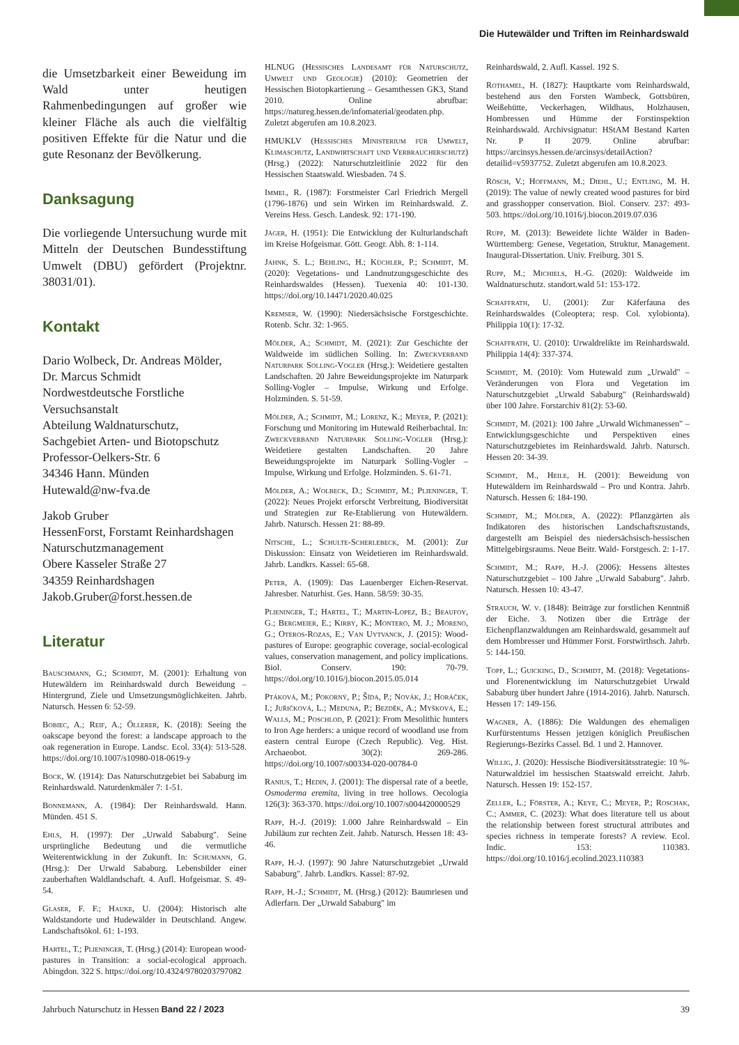Die Hutewälder und Triften im Reinhardswald
die Umsetzbarkeit einer Beweidung im Wald unter heutigen Rahmenbedingungen auf großer wie kleiner Fläche als auch die vielfältig positiven Effekte für die Natur und die gute Resonanz der Bevölkerung.
Danksagung
Die vorliegende Untersuchung wurde mit Mitteln der Deutschen Bundesstiftung Umwelt (DBU) gefördert (Projektnr. 38031/01).
Kontakt
Dario Wolbeck, Dr. Andreas Mölder,
Dr. Marcus Schmidt
Nordwestdeutsche Forstliche
Versuchsanstalt
Abteilung Waldnaturschutz,
Sachgebiet Arten- und Biotopschutz
Professor-Oelkers-Str. 6
34346 Hann. Münden
Hutewald@nw-fva.de
Jakob Gruber
HessenForst, Forstamt Reinhardshagen
Naturschutzmanagement
Obere Kasseler Straße 27
34359 Reinhardshagen
Jakob.Gruber@forst.hessen.de
Literatur
Bauschmann, G.; Schmidt, M. (2001): Erhaltung von Hutewäldern im Reinhardswald durch Beweidung – Hintergrund, Ziele und Umsetzungsmöglichkeiten. Jahrb. Natursch. Hessen 6: 52-59.
Bobiec, A.; Reif, A.; Öllerer, K. (2018): Seeing the oakscape beyond the forest: a landscape approach to the oak regeneration in Europe. Landsc. Ecol. 33(4): 513-528. https://doi.org/10.1007/s10980-018-0619-y
Bock, W. (1914): Das Naturschutzgebiet bei Sababurg im Reinhardswald. Naturdenkmäler 7: 1-51.
Bonnemann, A. (1984): Der Reinhardswald. Hann. Münden. 451 S.
Ehls, H. (1997): Der „Urwald Sababurg". Seine ursprüngliche Bedeutung und die vermutliche Weiterentwicklung in der Zukunft. In: Schumann, G. (Hrsg.): Der Urwald Sababurg. Lebensbilder einer zauberhaften Waldlandschaft. 4. Aufl. Hofgeismar. S. 49-54.
Glaser, F. F.; Hauke, U. (2004): Historisch alte Waldstandorte und Hudewälder in Deutschland. Angew. Landschaftsökol. 61: 1-193.
Hartel, T.; Plieninger, T. (Hrsg.) (2014): European wood-pastures in Transition: a social-ecological approach. Abingdon. 322 S. https://doi.org/10.4324/9780203797082
HLNUG (Hessisches Landesamt für Naturschutz, Umwelt und Geologie) (2010): Geometrien der Hessischen Biotopkartierung – Gesamthessen GK3, Stand 2010. Online abrufbar: https://natureg.hessen.de/infomaterial/geodaten.php. Zuletzt abgerufen am 10.8.2023.
HMUKLV (Hessisches Ministerium für Umwelt, Klimaschutz, Landwirtschaft und Verbraucherschutz) (Hrsg.) (2022): Naturschutzleitlinie 2022 für den Hessischen Staatswald. Wiesbaden. 74 S.
Immel, R. (1987): Forstmeister Carl Friedrich Mergell (1796-1876) und sein Wirken im Reinhardswald. Z. Vereins Hess. Gesch. Landesk. 92: 171-190.
Jäger, H. (1951): Die Entwicklung der Kulturlandschaft im Kreise Hofgeismar. Gött. Geogr. Abh. 8: 1-114.
Jahnk, S. L.; Behling, H.; Küchler, P.; Schmidt, M. (2020): Vegetations- und Landnutzungsgeschichte des Reinhardswaldes (Hessen). Tuexenia 40: 101-130. https://doi.org/10.14471/2020.40.025
Kremser, W. (1990): Niedersächsische Forstgeschichte. Rotenb. Schr. 32: 1-965.
Mölder, A.; Schmidt, M. (2021): Zur Geschichte der Waldweide im südlichen Solling. In: Zweckverband Naturpark Solling-Vogler (Hrsg.): Weidetiere gestalten Landschaften. 20 Jahre Beweidungsprojekte im Naturpark Solling-Vogler – Impulse, Wirkung und Erfolge. Holzminden. S. 51-59.
Mölder, A.; Schmidt, M.; Lorenz, K.; Meyer, P. (2021): Forschung und Monitoring im Hutewald Reiherbachtal. In: Zweckverband Naturpark Solling-Vogler (Hrsg.): Weidetiere gestalten Landschaften. 20 Jahre Beweidungsprojekte im Naturpark Solling-Vogler – Impulse, Wirkung und Erfolge. Holzminden. S. 61-71.
Mölder, A.; Wolbeck, D.; Schmidt, M.; Plieninger, T. (2022): Neues Projekt erforscht Verbreitung, Biodiversität und Strategien zur Re-Etablierung von Hutewäldern. Jahrb. Natursch. Hessen 21: 88-89.
Nitsche, L.; Schulte-Scherlebeck, M. (2001): Zur Diskussion: Einsatz von Weidetieren im Reinhardswald. Jahrb. Landkrs. Kassel: 65-68.
Peter, A. (1909): Das Lauenberger Eichen-Reservat. Jahresber. Naturhist. Ges. Hann. 58/59: 30-35.
Plieninger, T.; Hartel, T.; Martin-Lopez, B.; Beaufoy, G.; Bergmeier, E.; Kirby, K.; Montero, M. J.; Moreno, G.; Oteros-Rozas, E.; Van Uytvanck, J. (2015): Wood-pastures of Europe: geographic coverage, social-ecological values, conservation management, and policy implications. Biol. Conserv. 190: 70-79. https://doi.org/10.1016/j.biocon.2015.05.014
Ptáková, M.; Pokorný, P.; Šída, P.; Novák, J.; Horáček, I.; Juřičková, L.; Meduna, P.; Bezděk, A.; Myšková, E.; Walls, M.; Poschlod, P. (2021): From Mesolithic hunters to Iron Age herders: a unique record of woodland use from eastern central Europe (Czech Republic). Veg. Hist. Archaeobot. 30(2): 269-286. https://doi.org/10.1007/s00334-020-00784-0
Ranius, T.; Hedin, J. (2001): The dispersal rate of a beetle, Osmoderma eremita, living in tree hollows. Oecologia 126(3): 363-370. https://doi.org/10.1007/s004420000529
Rapp, H.-J. (2019): 1.000 Jahre Reinhardswald – Ein Jubiläum zur rechten Zeit. Jahrb. Natursch. Hessen 18: 43-46.
Rapp, H.-J. (1997): 90 Jahre Naturschutzgebiet „Urwald Sababurg". Jahrb. Landkrs. Kassel: 87-92.
Rapp, H.-J.; Schmidt, M. (Hrsg.) (2012): Baumriesen und Adlerfarn. Der „Urwald Sababurg" im
Reinhardswald, 2. Aufl. Kassel. 192 S.
Rothamel, H. (1827): Hauptkarte vom Reinhardswald, bestehend aus den Forsten Wambeck, Gottsbüren, Weißehütte, Veckerhagen, Wildhaus, Holzhausen, Hombressen und Hümme der Forstinspektion Reinhardswald. Archivsignatur: HStAM Bestand Karten Nr. P II 2079. Online abrufbar: https://arcinsys.hessen.de/arcinsys/detailAction?detailid=v5937752. Zuletzt abgerufen am 10.8.2023.
Rösch, V.; Hoffmann, M.; Diehl, U.; Entling, M. H. (2019): The value of newly created wood pastures for bird and grasshopper conservation. Biol. Conserv. 237: 493-503. https://doi.org/10.1016/j.biocon.2019.07.036
Rupp, M. (2013): Beweidete lichte Wälder in Baden-Württemberg: Genese, Vegetation, Struktur, Management. Inaugural-Dissertation. Univ. Freiburg. 301 S.
Rupp, M.; Michiels, H.-G. (2020): Waldweide im Waldnaturschutz. standort.wald 51: 153-172.
Schaffrath, U. (2001): Zur Käferfauna des Reinhardswaldes (Coleoptera; resp. Col. xylobionta). Philippia 10(1): 17-32.
Schaffrath, U. (2010): Urwaldrelikte im Reinhardswald. Philippia 14(4): 337-374.
Schmidt, M. (2010): Vom Hutewald zum „Urwald" – Veränderungen von Flora und Vegetation im Naturschutzgebiet „Urwald Sababurg" (Reinhardswald) über 100 Jahre. Forstarchiv 81(2): 53-60.
Schmidt, M. (2021): 100 Jahre „Urwald Wichmanessen" – Entwicklungsgeschichte und Perspektiven eines Naturschutzgebietes im Reinhardswald. Jahrb. Natursch. Hessen 20: 34-39.
Schmidt, M., Heile, H. (2001): Beweidung von Hutewäldern im Reinhardswald – Pro und Kontra. Jahrb. Natursch. Hessen 6: 184-190.
Schmidt, M.; Mölder, A. (2022): Pflanzgärten als Indikatoren des historischen Landschaftszustands, dargestellt am Beispiel des niedersächsisch-hessischen Mittelgebirgsraums. Neue Beitr. Wald- Forstgesch. 2: 1-17.
Schmidt, M.; Rapp, H.-J. (2006): Hessens ältestes Naturschutzgebiet – 100 Jahre „Urwald Sababurg". Jahrb. Natursch. Hessen 10: 43-47.
Strauch, W. v. (1848): Beiträge zur forstlichen Kenntniß der Eiche. 3. Notizen über die Erträge der Eichenpflanzwaldungen am Reinhardswald, gesammelt auf dem Hombresser und Hümmer Forst. Forstwirthsch. Jahrb. 5: 144-150.
Topp, L.; Guicking, D., Schmidt, M. (2018): Vegetations- und Florenentwicklung im Naturschutzgebiet Urwald Sababurg über hundert Jahre (1914-2016). Jahrb. Natursch. Hessen 17: 149-156.
Wagner, A. (1886): Die Waldungen des ehemaligen Kurfürstentums Hessen jetzigen königlich Preußischen Regierungs-Bezirks Cassel. Bd. 1 und 2. Hannover.
Willig, J. (2020): Hessische Biodiversitätsstrategie: 10 %-Naturwaldziel im hessischen Staatswald erreicht. Jahrb. Natursch. Hessen 19: 152-157.
Zeller, L.; Förster, A.; Keye, C.; Meyer, P.; Roschak, C.; Ammer, C. (2023): What does literature tell us about the relationship between forest structural attributes and species richness in temperate forests? A review. Ecol. Indic. 153: 110383. https://doi.org/10.1016/j.ecolind.2023.110383
Jahrbuch Naturschutz in Hessen Band 22 / 2023 39